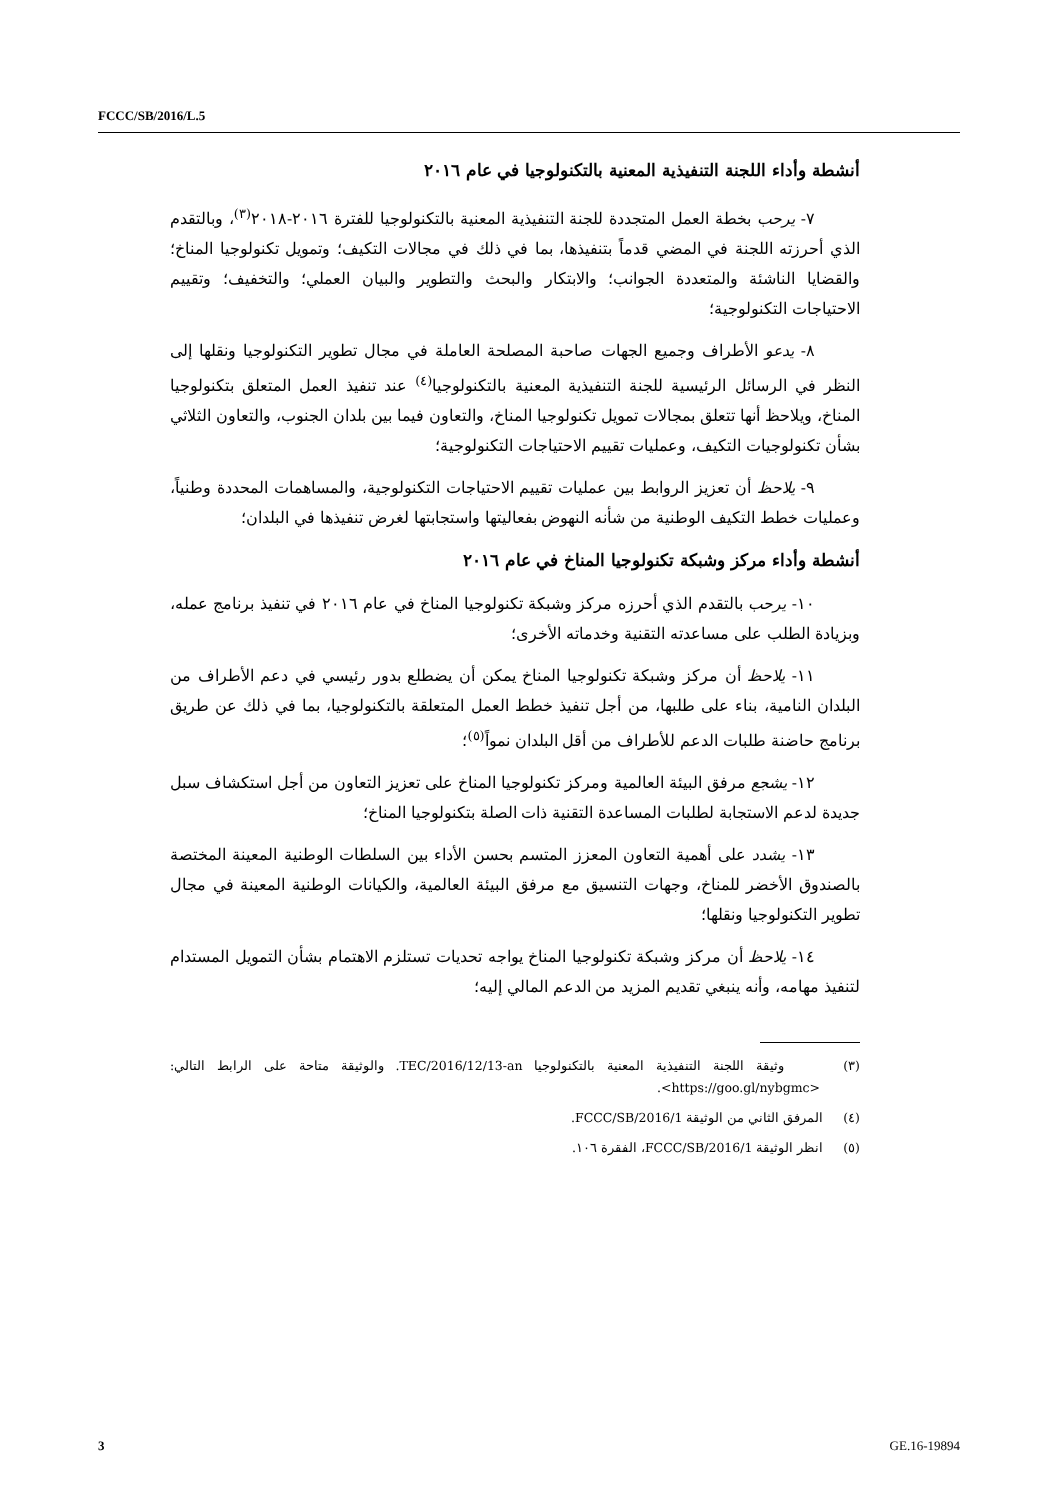FCCC/SB/2016/L.5
أنشطة وأداء اللجنة التنفيذية المعنية بالتكنولوجيا في عام ٢٠١٦
٧- يرحب بخطة العمل المتجددة للجنة التنفيذية المعنية بالتكنولوجيا للفترة ٢٠١٦-٢٠١٨<sup>(٣)</sup>، وبالتقدم الذي أحرزته اللجنة في المضي قدماً بتنفيذها، بما في ذلك في مجالات التكيف؛ وتمويل تكنولوجيا المناخ؛ والقضايا الناشئة والمتعددة الجوانب؛ والابتكار والبحث والتطوير والبيان العملي؛ والتخفيف؛ وتقييم الاحتياجات التكنولوجية؛
٨- يدعو الأطراف وجميع الجهات صاحبة المصلحة العاملة في مجال تطوير التكنولوجيا ونقلها إلى النظر في الرسائل الرئيسية للجنة التنفيذية المعنية بالتكنولوجيا<sup>(٤)</sup> عند تنفيذ العمل المتعلق بتكنولوجيا المناخ، ويلاحظ أنها تتعلق بمجالات تمويل تكنولوجيا المناخ، والتعاون فيما بين بلدان الجنوب، والتعاون الثلاثي بشأن تكنولوجيات التكيف، وعمليات تقييم الاحتياجات التكنولوجية؛
٩- يلاحظ أن تعزيز الروابط بين عمليات تقييم الاحتياجات التكنولوجية، والمساهمات المحددة وطنياً، وعمليات خطط التكيف الوطنية من شأنه النهوض بفعاليتها واستجابتها لغرض تنفيذها في البلدان؛
أنشطة وأداء مركز وشبكة تكنولوجيا المناخ في عام ٢٠١٦
١٠- يرحب بالتقدم الذي أحرزه مركز وشبكة تكنولوجيا المناخ في عام ٢٠١٦ في تنفيذ برنامج عمله، وبزيادة الطلب على مساعدته التقنية وخدماته الأخرى؛
١١- يلاحظ أن مركز وشبكة تكنولوجيا المناخ يمكن أن يضطلع بدور رئيسي في دعم الأطراف من البلدان النامية، بناء على طلبها، من أجل تنفيذ خطط العمل المتعلقة بالتكنولوجيا، بما في ذلك عن طريق برنامج حاضنة طلبات الدعم للأطراف من أقل البلدان نمواً<sup>(٥)</sup>؛
١٢- يشجع مرفق البيئة العالمية ومركز تكنولوجيا المناخ على تعزيز التعاون من أجل استكشاف سبل جديدة لدعم الاستجابة لطلبات المساعدة التقنية ذات الصلة بتكنولوجيا المناخ؛
١٣- يشدد على أهمية التعاون المعزز المتسم بحسن الأداء بين السلطات الوطنية المعينة المختصة بالصندوق الأخضر للمناخ، وجهات التنسيق مع مرفق البيئة العالمية، والكيانات الوطنية المعينة في مجال تطوير التكنولوجيا ونقلها؛
١٤- يلاحظ أن مركز وشبكة تكنولوجيا المناخ يواجه تحديات تستلزم الاهتمام بشأن التمويل المستدام لتنفيذ مهامه، وأنه ينبغي تقديم المزيد من الدعم المالي إليه؛
(٣) وثيقة اللجنة التنفيذية المعنية بالتكنولوجيا TEC/2016/12/13-an. والوثيقة متاحة على الرابط التالي: <https://goo.gl/nybgmc>.
(٤) المرفق الثاني من الوثيقة FCCC/SB/2016/1.
(٥) انظر الوثيقة FCCC/SB/2016/1، الفقرة ١٠٦.
3 GE.16-19894